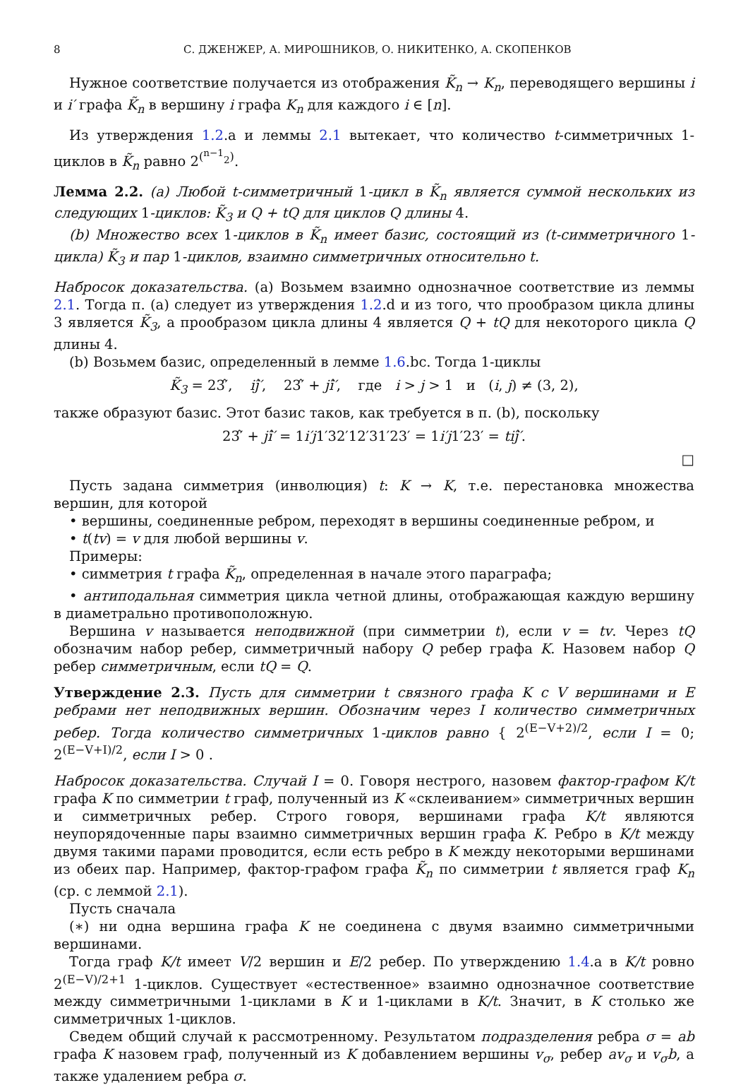8 С. ДЖЕНЖЕР, А. МИРОШНИКОВ, О. НИКИТЕНКО, А. СКОПЕНКОВ
Нужное соответствие получается из отображения K̃<sub>n</sub> → K<sub>n</sub>, переводящего вершины i и i′ графа K̃<sub>n</sub> в вершину i графа K<sub>n</sub> для каждого i ∈ [n].
Из утверждения 1.2.a и леммы 2.1 вытекает, что количество t-симметричных 1-циклов в K̃<sub>n</sub> равно 2<sup>(<sup>n−1</sup><sub>2</sub>)</sup>.
Лемма 2.2. (a) Любой t-симметричный 1-цикл в K̃<sub>n</sub> является суммой нескольких из следующих 1-циклов: K̃<sub>3</sub> и Q + tQ для циклов Q длины 4.
(b) Множество всех 1-циклов в K̃<sub>n</sub> имеет базис, состоящий из (t-симметричного 1-цикла) K̃<sub>3</sub> и пар 1-циклов, взаимно симметричных относительно t.
Набросок доказательства. (a) Возьмем взаимно однозначное соответствие из леммы 2.1. Тогда п. (a) следует из утверждения 1.2.d и из того, что прообразом цикла длины 3 является K̃<sub>3</sub>, а прообразом цикла длины 4 является Q + tQ для некоторого цикла Q длины 4.
(b) Возьмем базис, определенный в лемме 1.6.bc. Тогда 1-циклы
K̃<sub>3</sub> = 23′̂, ij′̂, 23′̂ + ji′̂, где i > j > 1 и (i, j) ≠ (3, 2),
также образуют базис. Этот базис таков, как требуется в п. (b), поскольку
23′̂ + ji′̂ = 1i′j1′32′12′31′23′ = 1i′j1′23′ = tij′̂.
□
Пусть задана симметрия (инволюция) t: K → K, т.е. перестановка множества вершин, для которой
• вершины, соединенные ребром, переходят в вершины соединенные ребром, и
• t(tv) = v для любой вершины v.
Примеры:
• симметрия t графа K̃<sub>n</sub>, определенная в начале этого параграфа;
• антиподальная симметрия цикла четной длины, отображающая каждую вершину в диаметрально противоположную.
Вершина v называется неподвижной (при симметрии t), если v = tv. Через tQ обозначим набор ребер, симметричный набору Q ребер графа K. Назовем набор Q ребер симметричным, если tQ = Q.
Утверждение 2.3. Пусть для симметрии t связного графа K с V вершинами и E ребрами нет неподвижных вершин. Обозначим через I количество симметричных ребер. Тогда количество симметричных 1-циклов равно { 2<sup>(E−V+2)/2</sup>, если I = 0; 2<sup>(E−V+I)/2</sup>, если I > 0 .
Набросок доказательства. Случай I = 0. Говоря нестрого, назовем фактор-графом K/t графа K по симметрии t граф, полученный из K «склеиванием» симметричных вершин и симметричных ребер. Строго говоря, вершинами графа K/t являются неупорядоченные пары взаимно симметричных вершин графа K. Ребро в K/t между двумя такими парами проводится, если есть ребро в K между некоторыми вершинами из обеих пар. Например, фактор-графом графа K̃<sub>n</sub> по симметрии t является граф K<sub>n</sub> (ср. с леммой 2.1).
Пусть сначала
(∗) ни одна вершина графа K не соединена с двумя взаимно симметричными вершинами.
Тогда граф K/t имеет V/2 вершин и E/2 ребер. По утверждению 1.4.a в K/t ровно 2<sup>(E−V)/2+1</sup> 1-циклов. Существует «естественное» взаимно однозначное соответствие между симметричными 1-циклами в K и 1-циклами в K/t. Значит, в K столько же симметричных 1-циклов.
Сведем общий случай к рассмотренному. Результатом подразделения ребра σ = ab графа K назовем граф, полученный из K добавлением вершины v<sub>σ</sub>, ребер av<sub>σ</sub> и v<sub>σ</sub>b, а также удалением ребра σ.